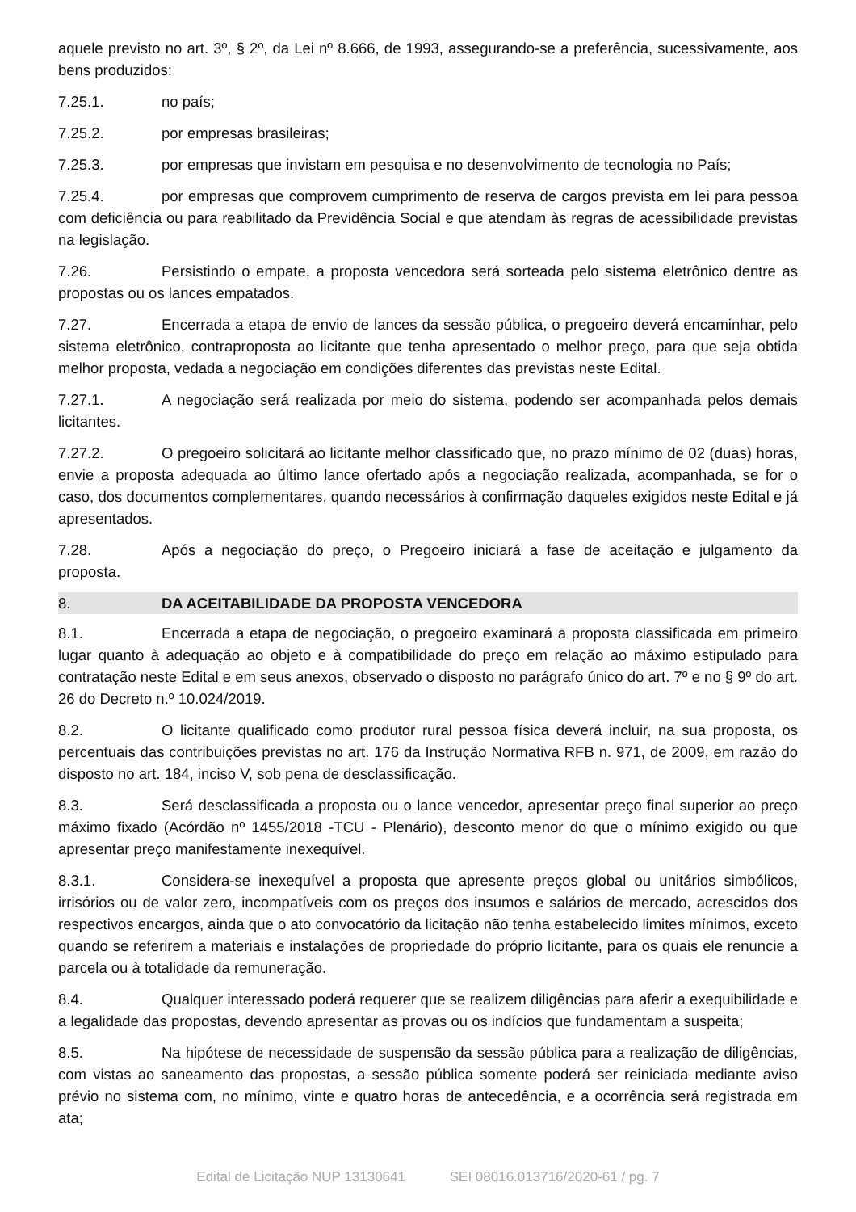aquele previsto no art. 3º, § 2º, da Lei nº 8.666, de 1993, assegurando-se a preferência, sucessivamente, aos bens produzidos:
7.25.1. no país;
7.25.2. por empresas brasileiras;
7.25.3. por empresas que invistam em pesquisa e no desenvolvimento de tecnologia no País;
7.25.4. por empresas que comprovem cumprimento de reserva de cargos prevista em lei para pessoa com deficiência ou para reabilitado da Previdência Social e que atendam às regras de acessibilidade previstas na legislação.
7.26. Persistindo o empate, a proposta vencedora será sorteada pelo sistema eletrônico dentre as propostas ou os lances empatados.
7.27. Encerrada a etapa de envio de lances da sessão pública, o pregoeiro deverá encaminhar, pelo sistema eletrônico, contraproposta ao licitante que tenha apresentado o melhor preço, para que seja obtida melhor proposta, vedada a negociação em condições diferentes das previstas neste Edital.
7.27.1. A negociação será realizada por meio do sistema, podendo ser acompanhada pelos demais licitantes.
7.27.2. O pregoeiro solicitará ao licitante melhor classificado que, no prazo mínimo de 02 (duas) horas, envie a proposta adequada ao último lance ofertado após a negociação realizada, acompanhada, se for o caso, dos documentos complementares, quando necessários à confirmação daqueles exigidos neste Edital e já apresentados.
7.28. Após a negociação do preço, o Pregoeiro iniciará a fase de aceitação e julgamento da proposta.
8. DA ACEITABILIDADE DA PROPOSTA VENCEDORA
8.1. Encerrada a etapa de negociação, o pregoeiro examinará a proposta classificada em primeiro lugar quanto à adequação ao objeto e à compatibilidade do preço em relação ao máximo estipulado para contratação neste Edital e em seus anexos, observado o disposto no parágrafo único do art. 7º e no § 9º do art. 26 do Decreto n.º 10.024/2019.
8.2. O licitante qualificado como produtor rural pessoa física deverá incluir, na sua proposta, os percentuais das contribuições previstas no art. 176 da Instrução Normativa RFB n. 971, de 2009, em razão do disposto no art. 184, inciso V, sob pena de desclassificação.
8.3. Será desclassificada a proposta ou o lance vencedor, apresentar preço final superior ao preço máximo fixado (Acórdão nº 1455/2018 -TCU - Plenário), desconto menor do que o mínimo exigido ou que apresentar preço manifestamente inexequível.
8.3.1. Considera-se inexequível a proposta que apresente preços global ou unitários simbólicos, irrisórios ou de valor zero, incompatíveis com os preços dos insumos e salários de mercado, acrescidos dos respectivos encargos, ainda que o ato convocatório da licitação não tenha estabelecido limites mínimos, exceto quando se referirem a materiais e instalações de propriedade do próprio licitante, para os quais ele renuncie a parcela ou à totalidade da remuneração.
8.4. Qualquer interessado poderá requerer que se realizem diligências para aferir a exequibilidade e a legalidade das propostas, devendo apresentar as provas ou os indícios que fundamentam a suspeita;
8.5. Na hipótese de necessidade de suspensão da sessão pública para a realização de diligências, com vistas ao saneamento das propostas, a sessão pública somente poderá ser reiniciada mediante aviso prévio no sistema com, no mínimo, vinte e quatro horas de antecedência, e a ocorrência será registrada em ata;
Edital de Licitação NUP 13130641 SEI 08016.013716/2020-61 / pg. 7